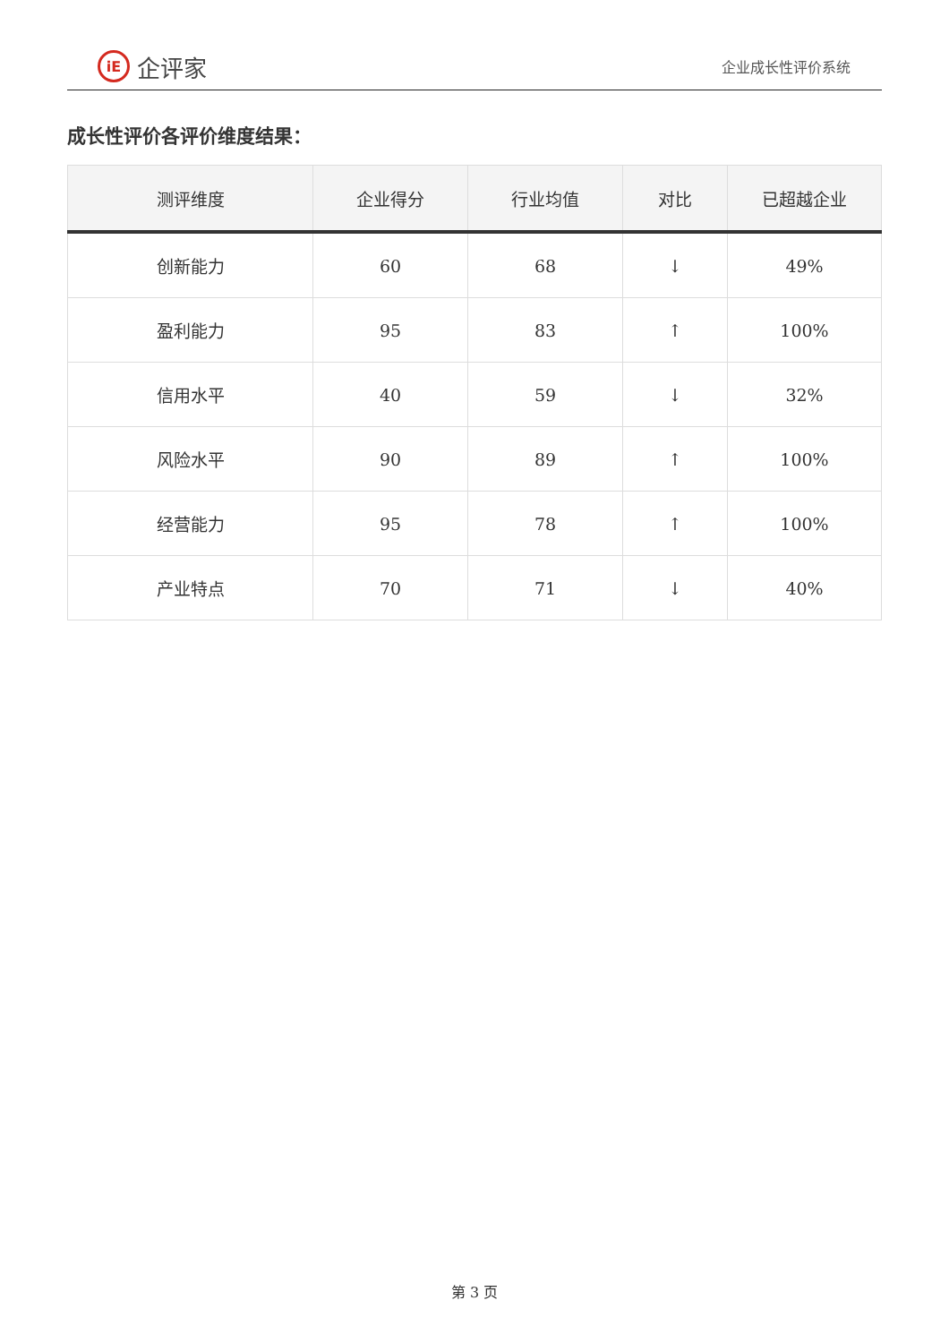iE 企评家
企业成长性评价系统
成长性评价各评价维度结果：
| 测评维度 | 企业得分 | 行业均值 | 对比 | 已超越企业 |
| --- | --- | --- | --- | --- |
| 创新能力 | 60 | 68 | ↓ | 49% |
| 盈利能力 | 95 | 83 | ↑ | 100% |
| 信用水平 | 40 | 59 | ↓ | 32% |
| 风险水平 | 90 | 89 | ↑ | 100% |
| 经营能力 | 95 | 78 | ↑ | 100% |
| 产业特点 | 70 | 71 | ↓ | 40% |
第 3 页